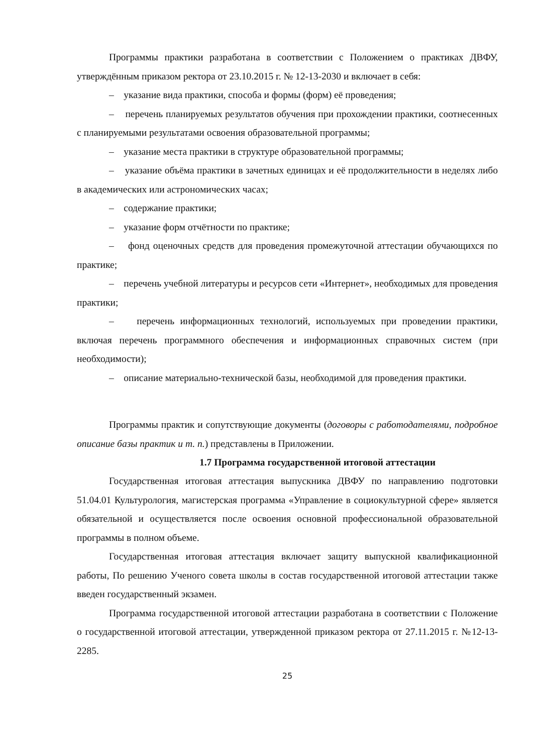Программы практики разработана в соответствии с Положением о практиках ДВФУ, утверждённым приказом ректора от 23.10.2015 г. № 12-13-2030 и включает в себя:
– указание вида практики, способа и формы (форм) её проведения;
– перечень планируемых результатов обучения при прохождении практики, соотнесенных с планируемыми результатами освоения образовательной программы;
– указание места практики в структуре образовательной программы;
– указание объёма практики в зачетных единицах и её продолжительности в неделях либо в академических или астрономических часах;
– содержание практики;
– указание форм отчётности по практике;
– фонд оценочных средств для проведения промежуточной аттестации обучающихся по практике;
– перечень учебной литературы и ресурсов сети «Интернет», необходимых для проведения практики;
– перечень информационных технологий, используемых при проведении практики, включая перечень программного обеспечения и информационных справочных систем (при необходимости);
– описание материально-технической базы, необходимой для проведения практики.
Программы практик и сопутствующие документы (договоры с работодателями, подробное описание базы практик и т. п.) представлены в Приложении.
1.7 Программа государственной итоговой аттестации
Государственная итоговая аттестация выпускника ДВФУ по направлению подготовки 51.04.01 Культурология, магистерская программа «Управление в социокультурной сфере» является обязательной и осуществляется после освоения основной профессиональной образовательной программы в полном объеме.
Государственная итоговая аттестация включает защиту выпускной квалификационной работы, По решению Ученого совета школы в состав государственной итоговой аттестации также введен государственный экзамен.
Программа государственной итоговой аттестации разработана в соответствии с Положение о государственной итоговой аттестации, утвержденной приказом ректора от 27.11.2015 г. №12-13-2285.
25